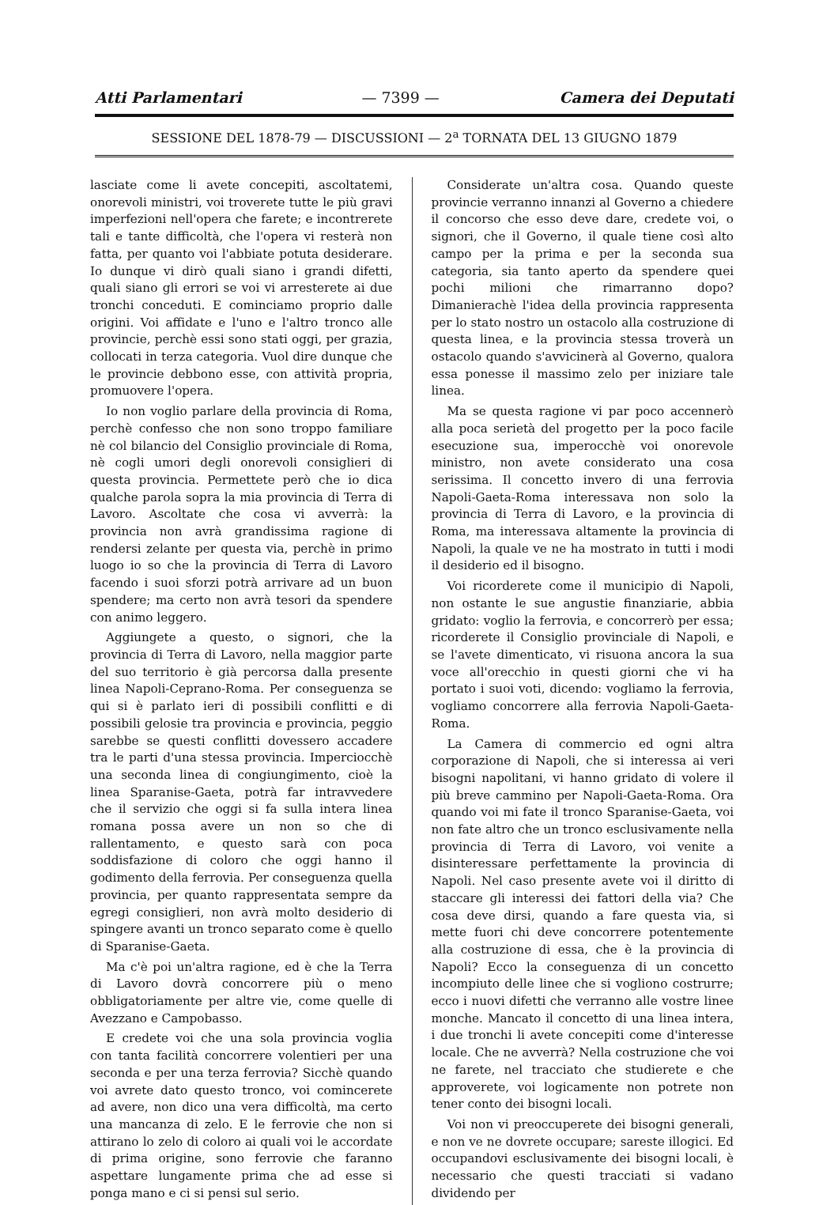Atti Parlamentari — 7399 — Camera dei Deputati
SESSIONE DEL 1878-79 — DISCUSSIONI — 2<sup>a</sup> TORNATA DEL 13 GIUGNO 1879
lasciate come li avete concepiti, ascoltatemi, onorevoli ministri, voi troverete tutte le più gravi imperfezioni nell'opera che farete; e incontrerete tali e tante difficoltà, che l'opera vi resterà non fatta, per quanto voi l'abbiate potuta desiderare. Io dunque vi dirò quali siano i grandi difetti, quali siano gli errori se voi vi arresterete ai due tronchi conceduti. E cominciamo proprio dalle origini. Voi affidate e l'uno e l'altro tronco alle provincie, perchè essi sono stati oggi, per grazia, collocati in terza categoria. Vuol dire dunque che le provincie debbono esse, con attività propria, promuovere l'opera.
Io non voglio parlare della provincia di Roma, perchè confesso che non sono troppo familiare nè col bilancio del Consiglio provinciale di Roma, nè cogli umori degli onorevoli consiglieri di questa provincia. Permettete però che io dica qualche parola sopra la mia provincia di Terra di Lavoro. Ascoltate che cosa vi avverrà: la provincia non avrà grandissima ragione di rendersi zelante per questa via, perchè in primo luogo io so che la provincia di Terra di Lavoro facendo i suoi sforzi potrà arrivare ad un buon spendere; ma certo non avrà tesori da spendere con animo leggero.
Aggiungete a questo, o signori, che la provincia di Terra di Lavoro, nella maggior parte del suo territorio è già percorsa dalla presente linea Napoli-Ceprano-Roma. Per conseguenza se qui si è parlato ieri di possibili conflitti e di possibili gelosie tra provincia e provincia, peggio sarebbe se questi conflitti dovessero accadere tra le parti d'una stessa provincia. Imperciocchè una seconda linea di congiungimento, cioè la linea Sparanise-Gaeta, potrà far intravvedere che il servizio che oggi si fa sulla intera linea romana possa avere un non so che di rallentamento, e questo sarà con poca soddisfazione di coloro che oggi hanno il godimento della ferrovia. Per conseguenza quella provincia, per quanto rappresentata sempre da egregi consiglieri, non avrà molto desiderio di spingere avanti un tronco separato come è quello di Sparanise-Gaeta.
Ma c'è poi un'altra ragione, ed è che la Terra di Lavoro dovrà concorrere più o meno obbligatoriamente per altre vie, come quelle di Avezzano e Campobasso.
E credete voi che una sola provincia voglia con tanta facilità concorrere volentieri per una seconda e per una terza ferrovia? Sicchè quando voi avrete dato questo tronco, voi comincerete ad avere, non dico una vera difficoltà, ma certo una mancanza di zelo. E le ferrovie che non si attirano lo zelo di coloro ai quali voi le accordate di prima origine, sono ferrovie che faranno aspettare lungamente prima che ad esse si ponga mano e ci si pensi sul serio.
Considerate un'altra cosa. Quando queste provincie verranno innanzi al Governo a chiedere il concorso che esso deve dare, credete voi, o signori, che il Governo, il quale tiene così alto campo per la prima e per la seconda sua categoria, sia tanto aperto da spendere quei pochi milioni che rimarranno dopo? Dimanierachè l'idea della provincia rappresenta per lo stato nostro un ostacolo alla costruzione di questa linea, e la provincia stessa troverà un ostacolo quando s'avvicinerà al Governo, qualora essa ponesse il massimo zelo per iniziare tale linea.
Ma se questa ragione vi par poco accennerò alla poca serietà del progetto per la poco facile esecuzione sua, imperocchè voi onorevole ministro, non avete considerato una cosa serissima. Il concetto invero di una ferrovia Napoli-Gaeta-Roma interessava non solo la provincia di Terra di Lavoro, e la provincia di Roma, ma interessava altamente la provincia di Napoli, la quale ve ne ha mostrato in tutti i modi il desiderio ed il bisogno.
Voi ricorderete come il municipio di Napoli, non ostante le sue angustie finanziarie, abbia gridato: voglio la ferrovia, e concorrerò per essa; ricorderete il Consiglio provinciale di Napoli, e se l'avete dimenticato, vi risuona ancora la sua voce all'orecchio in questi giorni che vi ha portato i suoi voti, dicendo: vogliamo la ferrovia, vogliamo concorrere alla ferrovia Napoli-Gaeta-Roma.
La Camera di commercio ed ogni altra corporazione di Napoli, che si interessa ai veri bisogni napolitani, vi hanno gridato di volere il più breve cammino per Napoli-Gaeta-Roma. Ora quando voi mi fate il tronco Sparanise-Gaeta, voi non fate altro che un tronco esclusivamente nella provincia di Terra di Lavoro, voi venite a disinteressare perfettamente la provincia di Napoli. Nel caso presente avete voi il diritto di staccare gli interessi dei fattori della via? Che cosa deve dirsi, quando a fare questa via, si mette fuori chi deve concorrere potentemente alla costruzione di essa, che è la provincia di Napoli? Ecco la conseguenza di un concetto incompiuto delle linee che si vogliono costrurre; ecco i nuovi difetti che verranno alle vostre linee monche. Mancato il concetto di una linea intera, i due tronchi li avete concepiti come d'interesse locale. Che ne avverrà? Nella costruzione che voi ne farete, nel tracciato che studierete e che approverete, voi logicamente non potrete non tener conto dei bisogni locali.
Voi non vi preoccuperete dei bisogni generali, e non ve ne dovrete occupare; sareste illogici. Ed occupandovi esclusivamente dei bisogni locali, è necessario che questi tracciati si vadano dividendo per